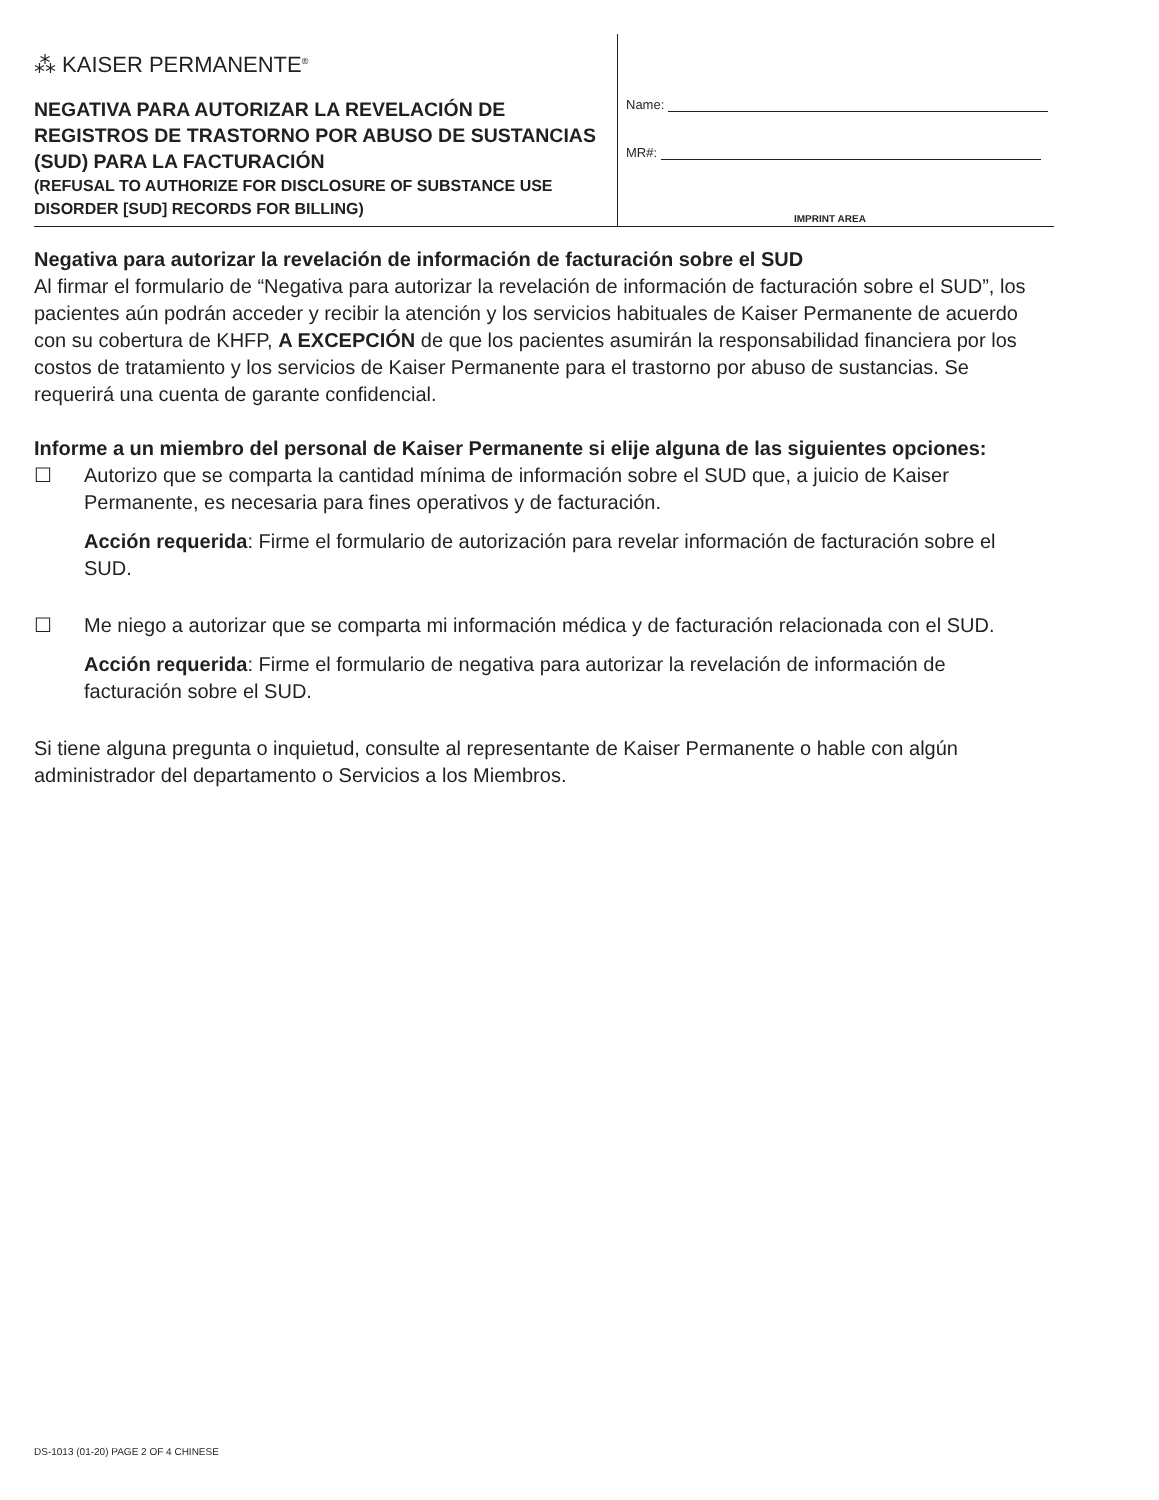⁂ KAISER PERMANENTE<sup>®</sup>
NEGATIVA PARA AUTORIZAR LA REVELACIÓN DE REGISTROS DE TRASTORNO POR ABUSO DE SUSTANCIAS (SUD) PARA LA FACTURACIÓN
(REFUSAL TO AUTHORIZE FOR DISCLOSURE OF SUBSTANCE USE DISORDER [SUD] RECORDS FOR BILLING)
Name:
MR#:
IMPRINT AREA
Negativa para autorizar la revelación de información de facturación sobre el SUD
Al firmar el formulario de “Negativa para autorizar la revelación de información de facturación sobre el SUD”, los pacientes aún podrán acceder y recibir la atención y los servicios habituales de Kaiser Permanente de acuerdo con su cobertura de KHFP, A EXCEPCIÓN de que los pacientes asumirán la responsabilidad financiera por los costos de tratamiento y los servicios de Kaiser Permanente para el trastorno por abuso de sustancias. Se requerirá una cuenta de garante confidencial.
Informe a un miembro del personal de Kaiser Permanente si elije alguna de las siguientes opciones:
☐ Autorizo que se comparta la cantidad mínima de información sobre el SUD que, a juicio de Kaiser Permanente, es necesaria para fines operativos y de facturación.
Acción requerida: Firme el formulario de autorización para revelar información de facturación sobre el SUD.
☐ Me niego a autorizar que se comparta mi información médica y de facturación relacionada con el SUD.
Acción requerida: Firme el formulario de negativa para autorizar la revelación de información de facturación sobre el SUD.
Si tiene alguna pregunta o inquietud, consulte al representante de Kaiser Permanente o hable con algún administrador del departamento o Servicios a los Miembros.
DS-1013 (01-20) PAGE 2 OF 4 CHINESE